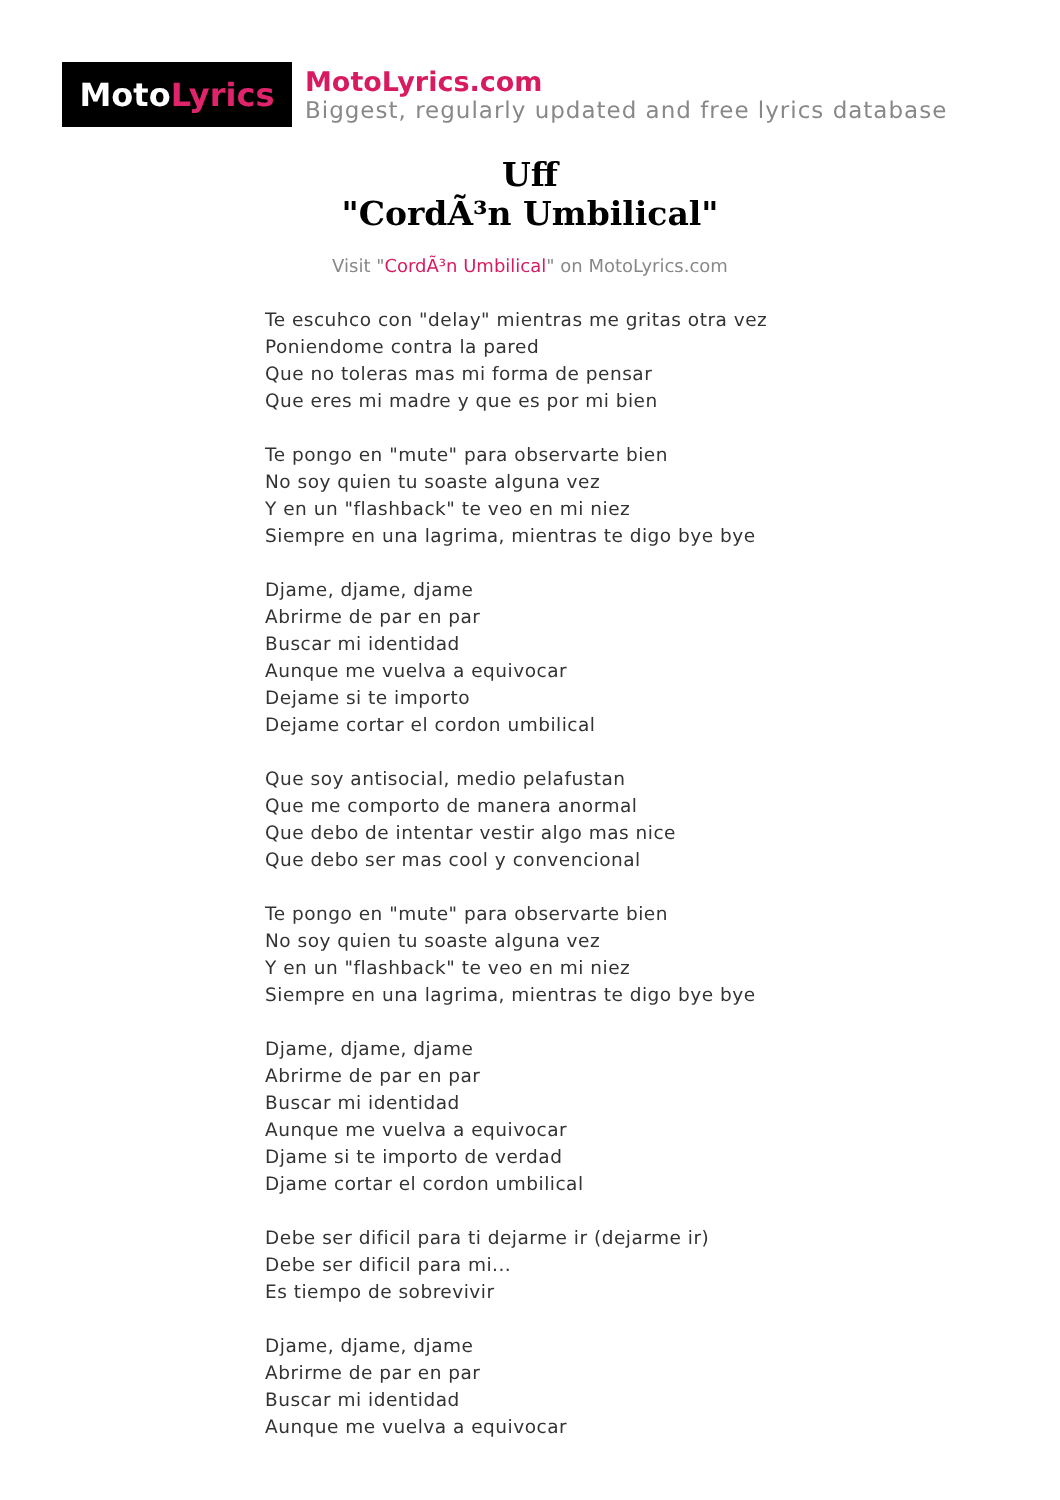Moto Lyrics
MotoLyrics.com
Biggest, regularly updated and free lyrics database
Uff
"CordÃ³n Umbilical"
Visit "CordÃ³n Umbilical" on MotoLyrics.com
Te escuhco con "delay" mientras me gritas otra vez
Poniendome contra la pared
Que no toleras mas mi forma de pensar
Que eres mi madre y que es por mi bien
Te pongo en "mute" para observarte bien
No soy quien tu soaste alguna vez
Y en un "flashback" te veo en mi niez
Siempre en una lagrima, mientras te digo bye bye
Djame, djame, djame
Abrirme de par en par
Buscar mi identidad
Aunque me vuelva a equivocar
Dejame si te importo
Dejame cortar el cordon umbilical
Que soy antisocial, medio pelafustan
Que me comporto de manera anormal
Que debo de intentar vestir algo mas nice
Que debo ser mas cool y convencional
Te pongo en "mute" para observarte bien
No soy quien tu soaste alguna vez
Y en un "flashback" te veo en mi niez
Siempre en una lagrima, mientras te digo bye bye
Djame, djame, djame
Abrirme de par en par
Buscar mi identidad
Aunque me vuelva a equivocar
Djame si te importo de verdad
Djame cortar el cordon umbilical
Debe ser dificil para ti dejarme ir (dejarme ir)
Debe ser dificil para mi...
Es tiempo de sobrevivir
Djame, djame, djame
Abrirme de par en par
Buscar mi identidad
Aunque me vuelva a equivocar